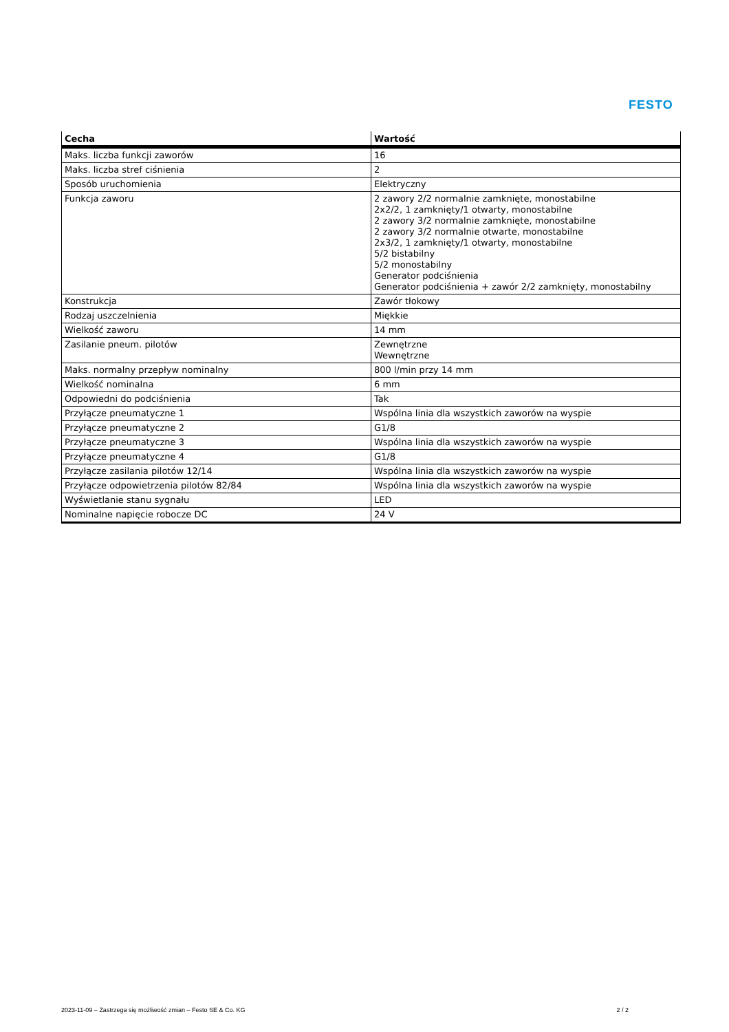FESTO
| Cecha | Wartość |
| --- | --- |
| Maks. liczba funkcji zaworów | 16 |
| Maks. liczba stref ciśnienia | 2 |
| Sposób uruchomienia | Elektryczny |
| Funkcja zaworu | 2 zawory 2/2 normalnie zamknięte, monostabilne 2x2/2, 1 zamknięty/1 otwarty, monostabilne 2 zawory 3/2 normalnie zamknięte, monostabilne 2 zawory 3/2 normalnie otwarte, monostabilne 2x3/2, 1 zamknięty/1 otwarty, monostabilne 5/2 bistabilny 5/2 monostabilny Generator podciśnienia Generator podciśnienia + zawór 2/2 zamknięty, monostabilny |
| Konstrukcja | Zawór tłokowy |
| Rodzaj uszczelnienia | Miękkie |
| Wielkość zaworu | 14 mm |
| Zasilanie pneum. pilotów | Zewnętrzne Wewnętrzne |
| Maks. normalny przepływ nominalny | 800 l/min przy 14 mm |
| Wielkość nominalna | 6 mm |
| Odpowiedni do podciśnienia | Tak |
| Przyłącze pneumatyczne 1 | Wspólna linia dla wszystkich zaworów na wyspie |
| Przyłącze pneumatyczne 2 | G1/8 |
| Przyłącze pneumatyczne 3 | Wspólna linia dla wszystkich zaworów na wyspie |
| Przyłącze pneumatyczne 4 | G1/8 |
| Przyłącze zasilania pilotów 12/14 | Wspólna linia dla wszystkich zaworów na wyspie |
| Przyłącze odpowietrzenia pilotów 82/84 | Wspólna linia dla wszystkich zaworów na wyspie |
| Wyświetlanie stanu sygnału | LED |
| Nominalne napięcie robocze DC | 24 V |
2023-11-09 – Zastrzega się możliwość zmian – Festo SE & Co. KG 2 / 2